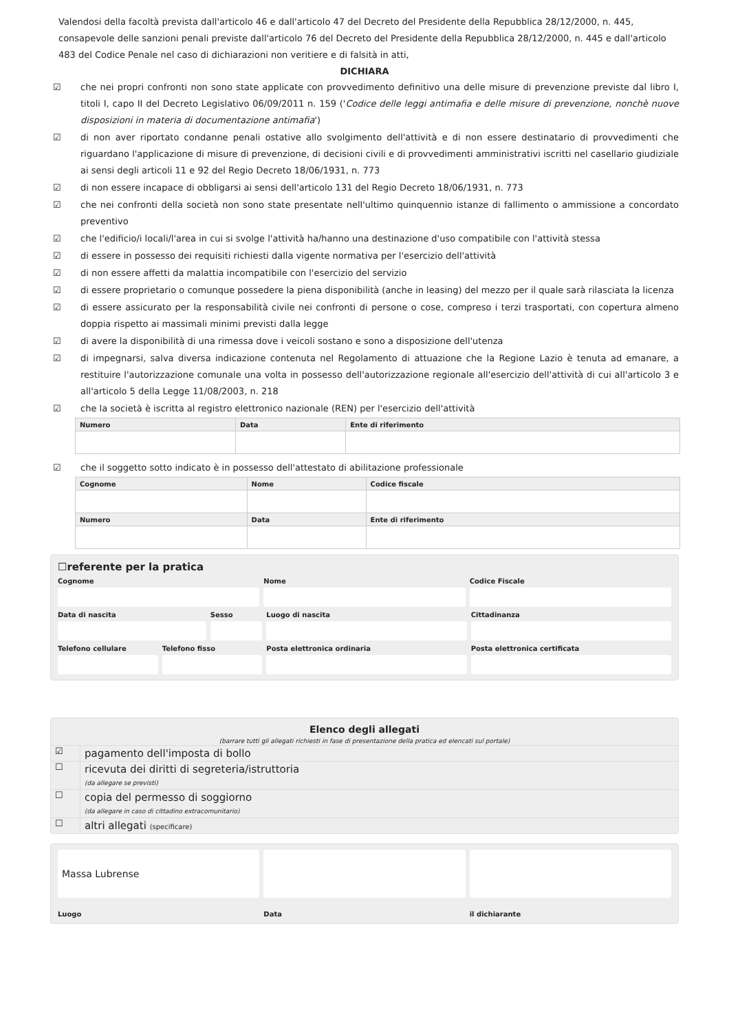Valendosi della facoltà prevista dall'articolo 46 e dall'articolo 47 del Decreto del Presidente della Repubblica 28/12/2000, n. 445, consapevole delle sanzioni penali previste dall'articolo 76 del Decreto del Presidente della Repubblica 28/12/2000, n. 445 e dall'articolo 483 del Codice Penale nel caso di dichiarazioni non veritiere e di falsità in atti,
DICHIARA
☑ che nei propri confronti non sono state applicate con provvedimento definitivo una delle misure di prevenzione previste dal libro I, titoli I, capo II del Decreto Legislativo 06/09/2011 n. 159 ('Codice delle leggi antimafia e delle misure di prevenzione, nonchè nuove disposizioni in materia di documentazione antimafia')
☑ di non aver riportato condanne penali ostative allo svolgimento dell'attività e di non essere destinatario di provvedimenti che riguardano l'applicazione di misure di prevenzione, di decisioni civili e di provvedimenti amministrativi iscritti nel casellario giudiziale ai sensi degli articoli 11 e 92 del Regio Decreto 18/06/1931, n. 773
☑ di non essere incapace di obbligarsi ai sensi dell'articolo 131 del Regio Decreto 18/06/1931, n. 773
☑ che nei confronti della società non sono state presentate nell'ultimo quinquennio istanze di fallimento o ammissione a concordato preventivo
☑ che l'edificio/i locali/l'area in cui si svolge l'attività ha/hanno una destinazione d'uso compatibile con l'attività stessa
☑ di essere in possesso dei requisiti richiesti dalla vigente normativa per l'esercizio dell'attività
☑ di non essere affetti da malattia incompatibile con l'esercizio del servizio
☑ di essere proprietario o comunque possedere la piena disponibilità (anche in leasing) del mezzo per il quale sarà rilasciata la licenza
☑ di essere assicurato per la responsabilità civile nei confronti di persone o cose, compreso i terzi trasportati, con copertura almeno doppia rispetto ai massimali minimi previsti dalla legge
☑ di avere la disponibilità di una rimessa dove i veicoli sostano e sono a disposizione dell'utenza
☑ di impegnarsi, salva diversa indicazione contenuta nel Regolamento di attuazione che la Regione Lazio è tenuta ad emanare, a restituire l'autorizzazione comunale una volta in possesso dell'autorizzazione regionale all'esercizio dell'attività di cui all'articolo 3 e all'articolo 5 della Legge 11/08/2003, n. 218
☑ che la società è iscritta al registro elettronico nazionale (REN) per l'esercizio dell'attività
| Numero | Data | Ente di riferimento |
| --- | --- | --- |
☑ che il soggetto sotto indicato è in possesso dell'attestato di abilitazione professionale
| Cognome | Nome | Codice fiscale |
| --- | --- | --- |
| Numero | Data | Ente di riferimento |
☐referente per la pratica
Cognome
Nome
Codice Fiscale
Data di nascita
Sesso
Luogo di nascita
Cittadinanza
Telefono cellulare
Telefono fisso
Posta elettronica ordinaria
Posta elettronica certificata
Elenco degli allegati
(barrare tutti gli allegati richiesti in fase di presentazione della pratica ed elencati sul portale)
☑ pagamento dell'imposta di bollo
☐ ricevuta dei diritti di segreteria/istruttoria
(da allegare se previsti)
☐ copia del permesso di soggiorno
(da allegare in caso di cittadino extracomunitario)
☐ altri allegati (specificare)
Massa Lubrense
Luogo
Data
il dichiarante